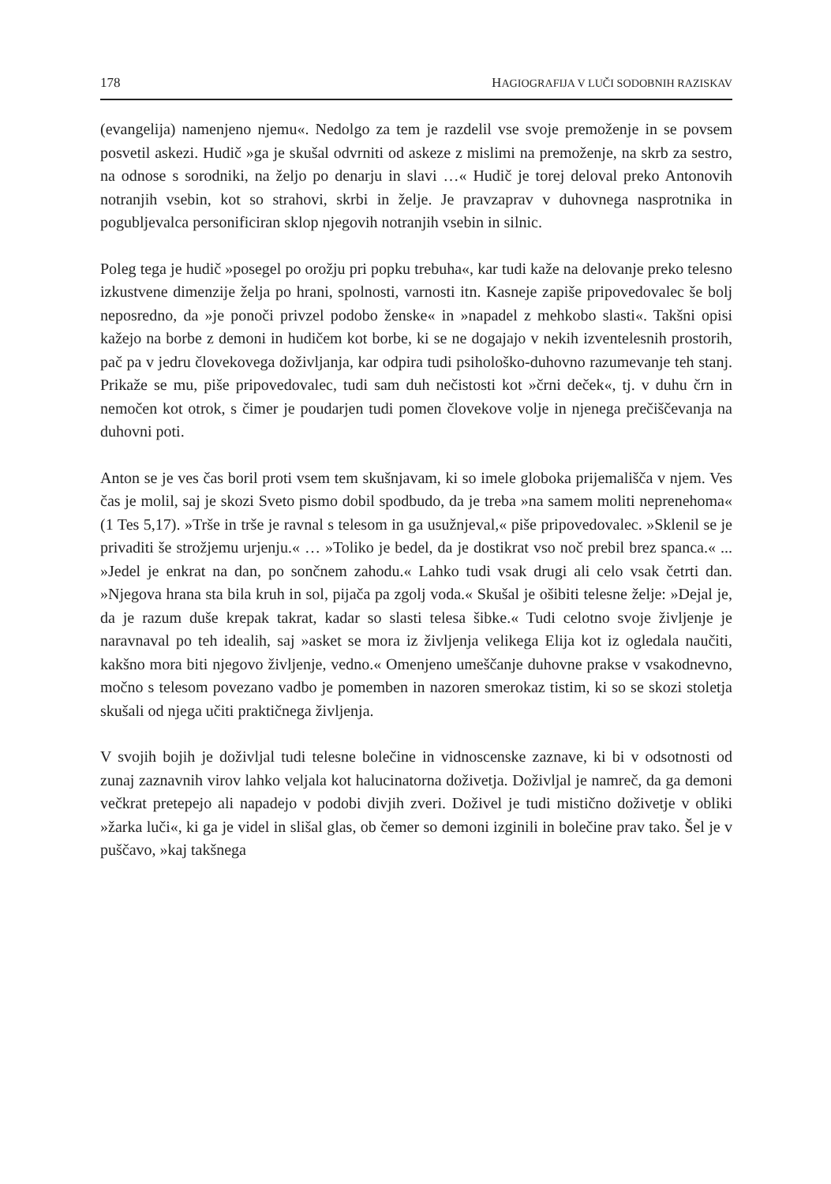178 HAGIOGRAFIJA V LUČI SODOBNIH RAZISKAV
(evangelija) namenjeno njemu«. Nedolgo za tem je razdelil vse svoje premoženje in se povsem posvetil askezi. Hudič »ga je skušal odvrniti od askeze z mislimi na premoženje, na skrb za sestro, na odnose s sorodniki, na željo po denarju in slavi …« Hudič je torej deloval preko Antonovih notranjih vsebin, kot so strahovi, skrbi in želje. Je pravzaprav v duhovnega nasprotnika in pogubljevalca personificiran sklop njegovih notranjih vsebin in silnic.
Poleg tega je hudič »posegel po orožju pri popku trebuha«, kar tudi kaže na delovanje preko telesno izkustvene dimenzije želja po hrani, spolnosti, varnosti itn. Kasneje zapiše pripovedovalec še bolj neposredno, da »je ponoči privzel podobo ženske« in »napadel z mehkobo slasti«. Takšni opisi kažejo na borbe z demoni in hudičem kot borbe, ki se ne dogajajo v nekih izventelesnih prostorih, pač pa v jedru človekovega doživljanja, kar odpira tudi psihološko-duhovno razumevanje teh stanj. Prikaže se mu, piše pripovedovalec, tudi sam duh nečistosti kot »črni deček«, tj. v duhu črn in nemočen kot otrok, s čimer je poudarjen tudi pomen človekove volje in njenega prečiščevanja na duhovni poti.
Anton se je ves čas boril proti vsem tem skušnjavam, ki so imele globoka prijemališča v njem. Ves čas je molil, saj je skozi Sveto pismo dobil spodbudo, da je treba »na samem moliti neprenehoma« (1 Tes 5,17). »Trše in trše je ravnal s telesom in ga usužnjeval,« piše pripovedovalec. »Sklenil se je privaditi še strožjemu urjenju.« … »Toliko je bedel, da je dostikrat vso noč prebil brez spanca.« ... »Jedel je enkrat na dan, po sončnem zahodu.« Lahko tudi vsak drugi ali celo vsak četrti dan. »Njegova hrana sta bila kruh in sol, pijača pa zgolj voda.« Skušal je ošibiti telesne želje: »Dejal je, da je razum duše krepak takrat, kadar so slasti telesa šibke.« Tudi celotno svoje življenje je naravnaval po teh idealih, saj »asket se mora iz življenja velikega Elija kot iz ogledala naučiti, kakšno mora biti njegovo življenje, vedno.« Omenjeno umeščanje duhovne prakse v vsakodnevno, močno s telesom povezano vadbo je pomemben in nazoren smerokaz tistim, ki so se skozi stoletja skušali od njega učiti praktičnega življenja.
V svojih bojih je doživljal tudi telesne bolečine in vidnoscenske zaznave, ki bi v odsotnosti od zunaj zaznavnih virov lahko veljala kot halucinatorna doživetja. Doživljal je namreč, da ga demoni večkrat pretepejo ali napadejo v podobi divjih zveri. Doživel je tudi mistično doživetje v obliki »žarka luči«, ki ga je videl in slišal glas, ob čemer so demoni izginili in bolečine prav tako. Šel je v puščavo, »kaj takšnega